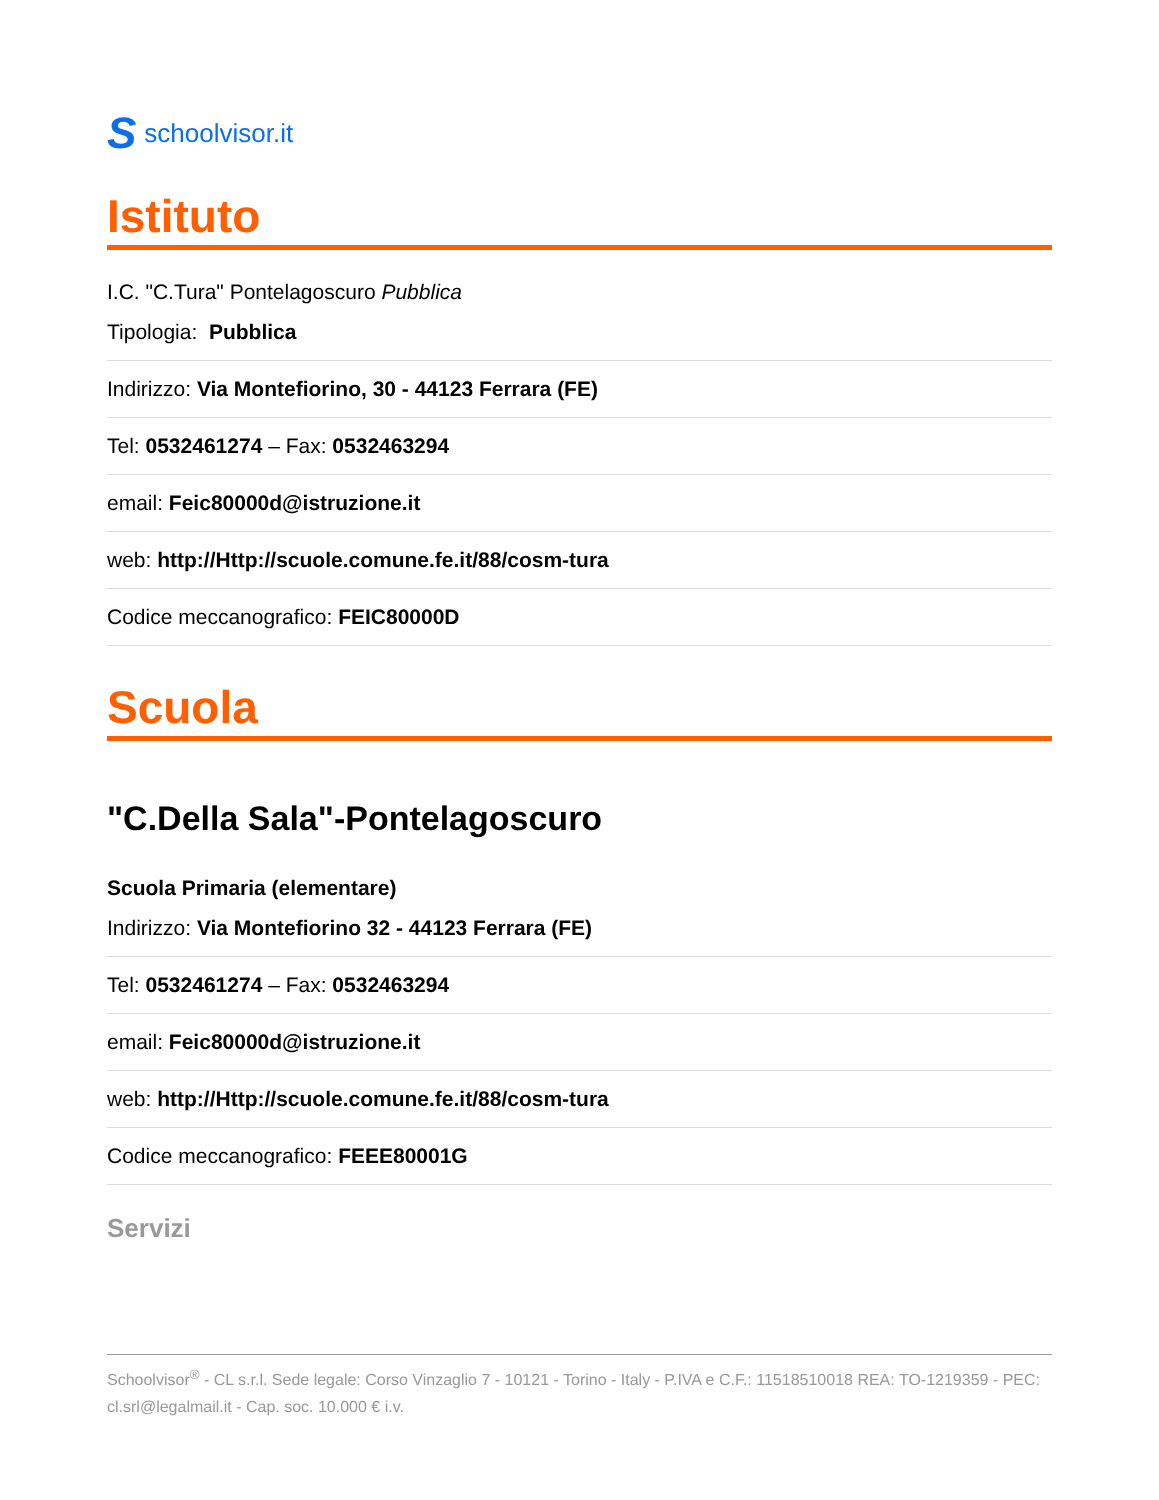Sschoolvisor.it
Istituto
I.C. "C.Tura" Pontelagoscuro Pubblica
Tipologia: Pubblica
Indirizzo: Via Montefiorino, 30 - 44123 Ferrara (FE)
Tel: 0532461274 – Fax: 0532463294
email: Feic80000d@istruzione.it
web: http://Http://scuole.comune.fe.it/88/cosm-tura
Codice meccanografico: FEIC80000D
Scuola
"C.Della Sala"-Pontelagoscuro
Scuola Primaria (elementare)
Indirizzo: Via Montefiorino 32 - 44123 Ferrara (FE)
Tel: 0532461274 – Fax: 0532463294
email: Feic80000d@istruzione.it
web: http://Http://scuole.comune.fe.it/88/cosm-tura
Codice meccanografico: FEEE80001G
Servizi
Schoolvisor<sup>®</sup> - CL s.r.l. Sede legale: Corso Vinzaglio 7 - 10121 - Torino - Italy - P.IVA e C.F.: 11518510018 REA: TO-1219359 - PEC: cl.srl@legalmail.it - Cap. soc. 10.000 € i.v.